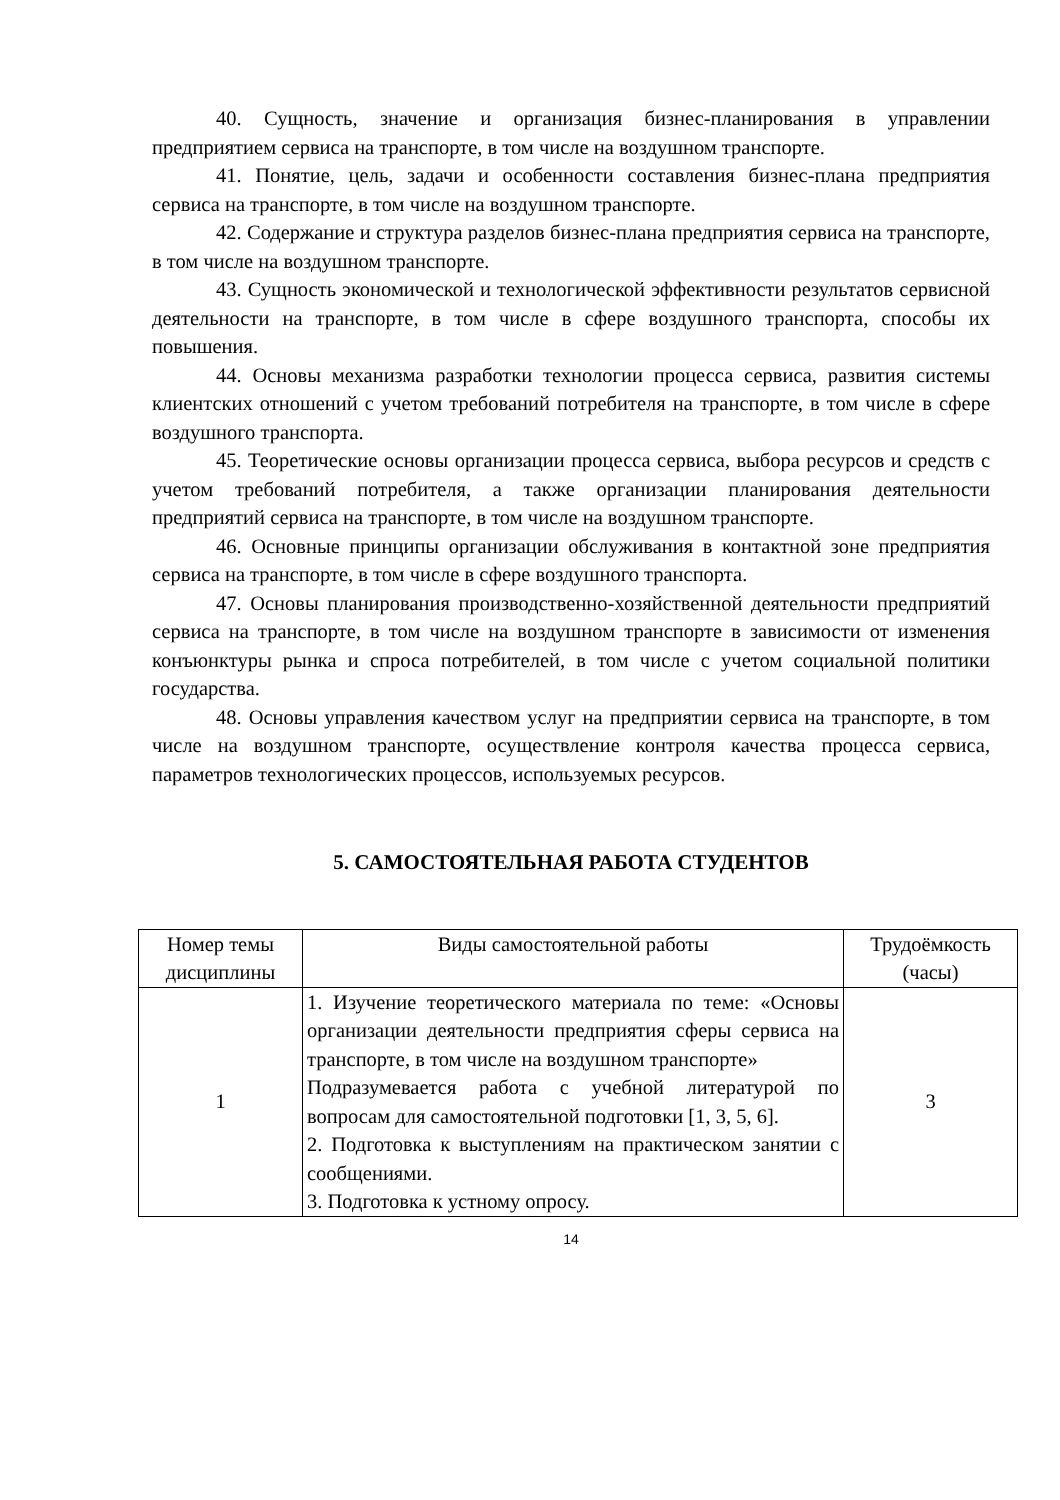40. Сущность, значение и организация бизнес-планирования в управлении предприятием сервиса на транспорте, в том числе на воздушном транспорте.
41. Понятие, цель, задачи и особенности составления бизнес-плана предприятия сервиса на транспорте, в том числе на воздушном транспорте.
42. Содержание и структура разделов бизнес-плана предприятия сервиса на транспорте, в том числе на воздушном транспорте.
43. Сущность экономической и технологической эффективности результатов сервисной деятельности на транспорте, в том числе в сфере воздушного транспорта, способы их повышения.
44. Основы механизма разработки технологии процесса сервиса, развития системы клиентских отношений с учетом требований потребителя на транспорте, в том числе в сфере воздушного транспорта.
45. Теоретические основы организации процесса сервиса, выбора ресурсов и средств с учетом требований потребителя, а также организации планирования деятельности предприятий сервиса на транспорте, в том числе на воздушном транспорте.
46. Основные принципы организации обслуживания в контактной зоне предприятия сервиса на транспорте, в том числе в сфере воздушного транспорта.
47. Основы планирования производственно-хозяйственной деятельности предприятий сервиса на транспорте, в том числе на воздушном транспорте в зависимости от изменения конъюнктуры рынка и спроса потребителей, в том числе с учетом социальной политики государства.
48. Основы управления качеством услуг на предприятии сервиса на транспорте, в том числе на воздушном транспорте, осуществление контроля качества процесса сервиса, параметров технологических процессов, используемых ресурсов.
5. САМОСТОЯТЕЛЬНАЯ РАБОТА СТУДЕНТОВ
| Номер темы дисциплины | Виды самостоятельной работы | Трудоёмкость (часы) |
| --- | --- | --- |
| 1 | 1. Изучение теоретического материала по теме: «Основы организации деятельности предприятия сферы сервиса на транспорте, в том числе на воздушном транспорте» Подразумевается работа с учебной литературой по вопросам для самостоятельной подготовки [1, 3, 5, 6]. 2. Подготовка к выступлениям на практическом занятии с сообщениями. 3. Подготовка к устному опросу. | 3 |
14